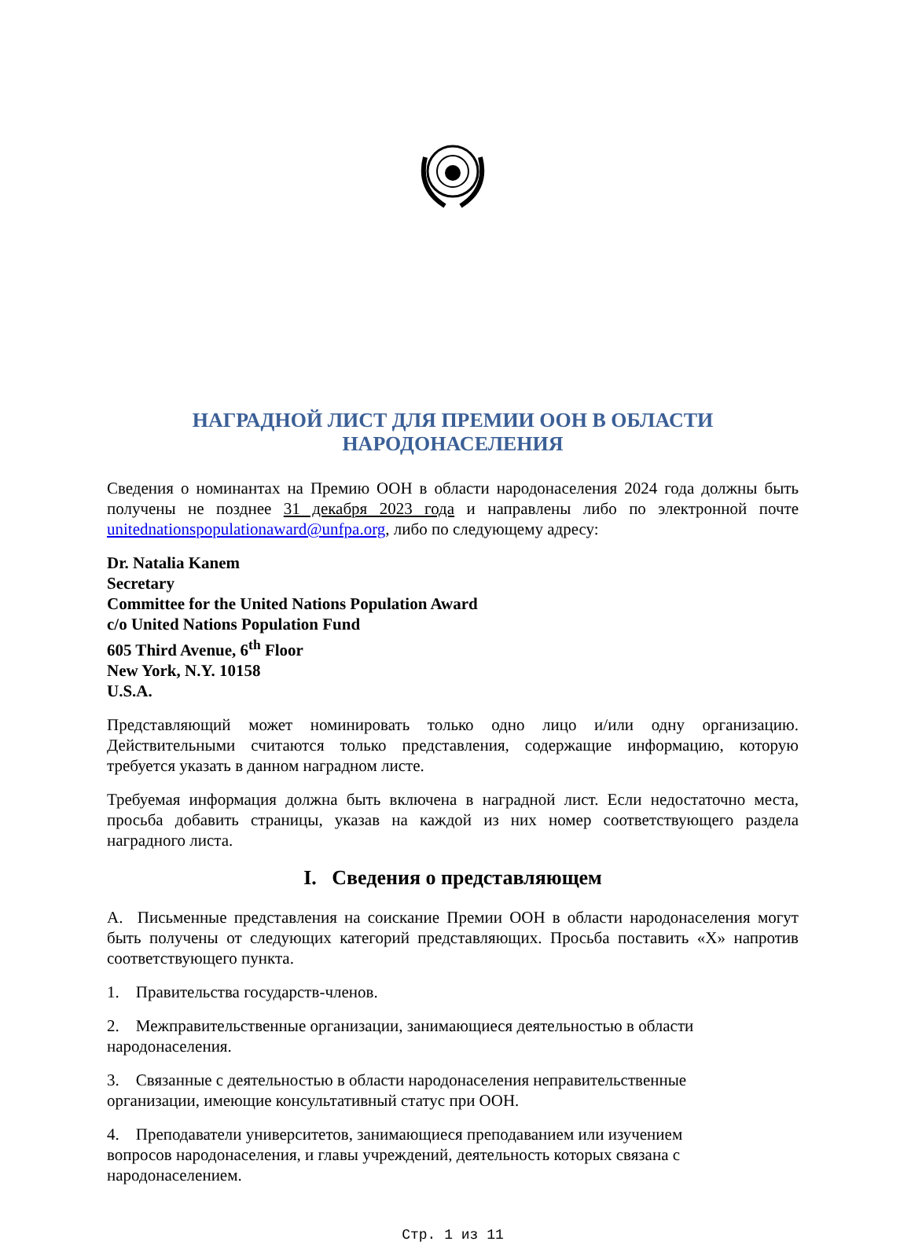НАГРАДНОЙ ЛИСТ ДЛЯ ПРЕМИИ ООН В ОБЛАСТИ
НАРОДОНАСЕЛЕНИЯ
Сведения о номинантах на Премию ООН в области народонаселения 2024 года должны быть получены не позднее 31 декабря 2023 года и направлены либо по электронной почте unitednationspopulationaward@unfpa.org, либо по следующему адресу:
Dr. Natalia Kanem
Secretary
Committee for the United Nations Population Award
c/o United Nations Population Fund
605 Third Avenue, 6<sup>th</sup> Floor
New York, N.Y. 10158
U.S.A.
Представляющий может номинировать только одно лицо и/или одну организацию. Действительными считаются только представления, содержащие информацию, которую требуется указать в данном наградном листе.
Требуемая информация должна быть включена в наградной лист. Если недостаточно места, просьба добавить страницы, указав на каждой из них номер соответствующего раздела наградного листа.
I. Сведения о представляющем
A. Письменные представления на соискание Премии ООН в области народонаселения могут быть получены от следующих категорий представляющих. Просьба поставить «X» напротив соответствующего пункта.
1. Правительства государств-членов.
2. Межправительственные организации, занимающиеся деятельностью в области
народонаселения.
3. Связанные с деятельностью в области народонаселения неправительственные
организации, имеющие консультативный статус при ООН.
4. Преподаватели университетов, занимающиеся преподаванием или изучением
вопросов народонаселения, и главы учреждений, деятельность которых связана с
народонаселением.
Стр. 1 из 11